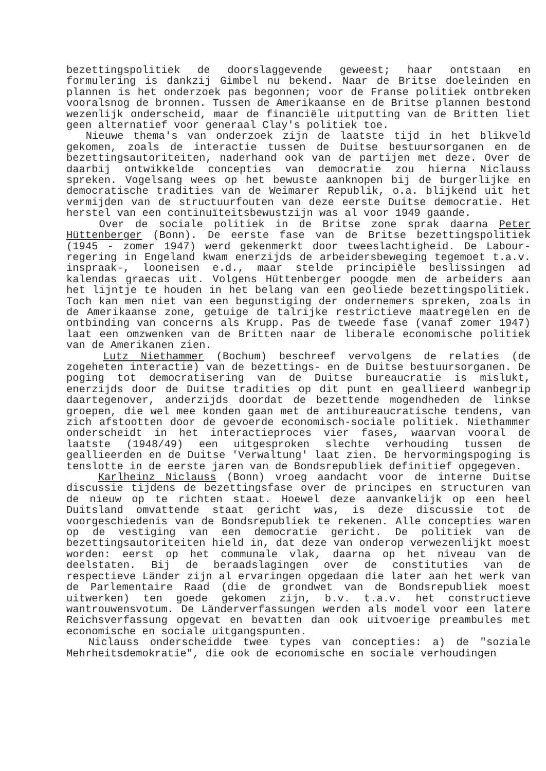bezettingspolitiek de doorslaggevende geweest; haar ontstaan en formulering is dankzij Gimbel nu bekend. Naar de Britse doeleinden en plannen is het onderzoek pas begonnen; voor de Franse politiek ontbreken vooralsnog de bronnen. Tussen de Amerikaanse en de Britse plannen bestond wezenlijk onderscheid, maar de financiële uitputting van de Britten liet geen alternatief voor generaal Clay's politiek toe.
Nieuwe thema's van onderzoek zijn de laatste tijd in het blikveld gekomen, zoals de interactie tussen de Duitse bestuursorganen en de bezettingsautoriteiten, naderhand ook van de partijen met deze. Over de daarbij ontwikkelde concepties van democratie zou hierna Niclauss spreken. Vogelsang wees op het bewuste aanknopen bij de burgerlijke en democratische tradities van de Weimarer Republik, o.a. blijkend uit het vermijden van de structuurfouten van deze eerste Duitse democratie. Het herstel van een continuïteitsbewustzijn was al voor 1949 gaande.
Over de sociale politiek in de Britse zone sprak daarna Peter Hüttenberger (Bonn). De eerste fase van de Britse bezettingspolitiek (1945 - zomer 1947) werd gekenmerkt door tweeslachtigheid. De Labour-regering in Engeland kwam enerzijds de arbeidersbeweging tegemoet t.a.v. inspraak-, looneisen e.d., maar stelde principiële beslissingen ad kalendas graecas uit. Volgens Hüttenberger poogde men de arbeiders aan het lijntje te houden in het belang van een geoliede bezettingspolitiek. Toch kan men niet van een begunstiging der ondernemers spreken, zoals in de Amerikaanse zone, getuige de talrijke restrictieve maatregelen en de ontbinding van concerns als Krupp. Pas de tweede fase (vanaf zomer 1947) laat een omzwenken van de Britten naar de liberale economische politiek van de Amerikanen zien.
Lutz Niethammer (Bochum) beschreef vervolgens de relaties (de zogeheten interactie) van de bezettings- en de Duitse bestuursorganen. De poging tot democratisering van de Duitse bureaucratie is mislukt, enerzijds door de Duitse tradities op dit punt en geallieerd wanbegrip daartegenover, anderzijds doordat de bezettende mogendheden de linkse groepen, die wel mee konden gaan met de antibureaucratische tendens, van zich afstootten door de gevoerde economisch-sociale politiek. Niethammer onderscheidt in het interactieproces vier fases, waarvan vooral de laatste (1948/49) een uitgesproken slechte verhouding tussen de geallieerden en de Duitse 'Verwaltung' laat zien. De hervormingspoging is tenslotte in de eerste jaren van de Bondsrepubliek definitief opgegeven.
Karlheinz Niclauss (Bonn) vroeg aandacht voor de interne Duitse discussie tijdens de bezettingsfase over de principes en structuren van de nieuw op te richten staat. Hoewel deze aanvankelijk op een heel Duitsland omvattende staat gericht was, is deze discussie tot de voorgeschiedenis van de Bondsrepubliek te rekenen. Alle concepties waren op de vestiging van een democratie gericht. De politiek van de bezettingsautoriteiten hield in, dat deze van onderop verwezenlijkt moest worden: eerst op het communale vlak, daarna op het niveau van de deelstaten. Bij de beraadslagingen over de constituties van de respectieve Länder zijn al ervaringen opgedaan die later aan het werk van de Parlementaire Raad (die de grondwet van de Bondsrepubliek moest uitwerken) ten goede gekomen zijn, b.v. t.a.v. het constructieve wantrouwensvotum. De Länderverfassungen werden als model voor een latere Reichsverfassung opgevat en bevatten dan ook uitvoerige preambules met economische en sociale uitgangspunten.
Niclauss onderscheidde twee types van concepties: a) de "soziale Mehrheitsdemokratie", die ook de economische en sociale verhoudingen